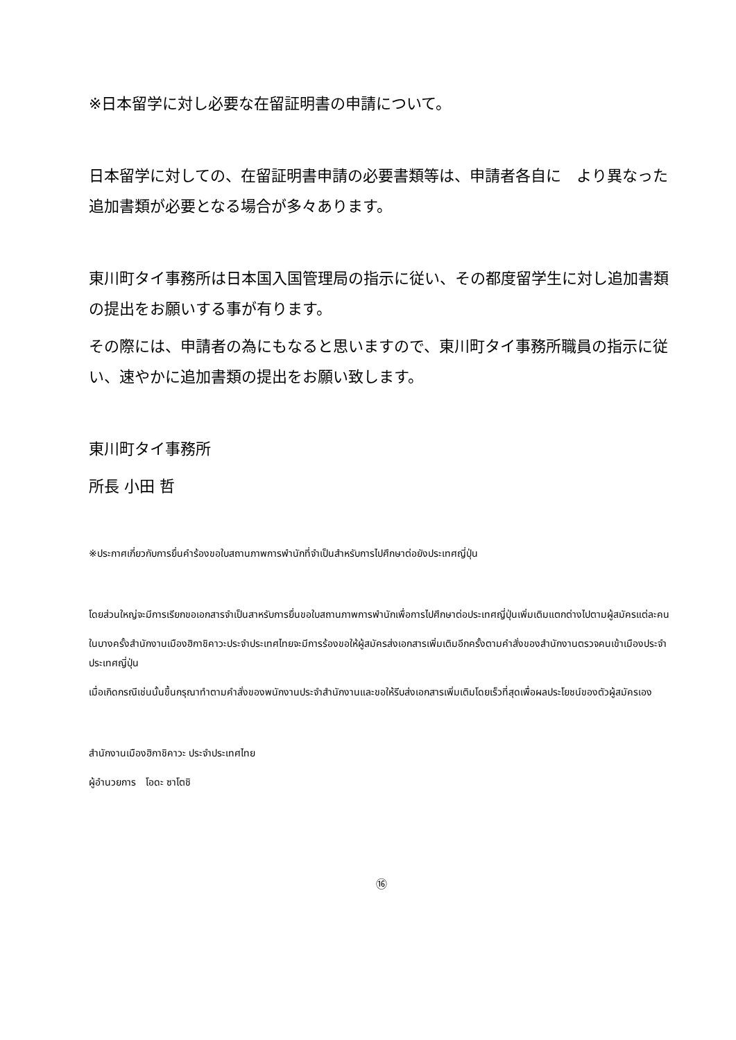※日本留学に対し必要な在留証明書の申請について。
日本留学に対しての、在留証明書申請の必要書類等は、申請者各自に　より異なった追加書類が必要となる場合が多々あります。
東川町タイ事務所は日本国入国管理局の指示に従い、その都度留学生に対し追加書類の提出をお願いする事が有ります。
その際には、申請者の為にもなると思いますので、東川町タイ事務所職員の指示に従い、速やかに追加書類の提出をお願い致します。
東川町タイ事務所
所長 小田 哲
※ประกาศเกี่ยวกับการยื่นคำร้องขอใบสถานภาพการพำนักที่จำเป็นสำหรับการไปศึกษาต่อยังประเทศญี่ปุ่น
โดยส่วนใหญ่จะมีการเรียกขอเอกสารจำเป็นสาหรับการยื่นขอใบสถานภาพการพำนักเพื่อการไปศึกษาต่อประเทศญี่ปุ่นเพิ่มเติมแตกต่างไปตามผู้สมัครแต่ละคน
ในบางครั้งสำนักงานเมืองฮิกาชิคาวะประจำประเทศไทยจะมีการร้องขอให้ผู้สมัครส่งเอกสารเพิ่มเติมอีกครั้งตามคำสั่งของสำนักงานตรวจคนเข้าเมืองประจำประเทศญี่ปุ่น
เมื่อเกิดกรณีเช่นนั้นขึ้นกรุณาทำตามคำสั่งของพนักงานประจำสำนักงานและขอให้รีบส่งเอกสารเพิ่มเติมโดยเร็วที่สุดเพื่อผลประโยชน์ของตัวผู้สมัครเอง
สำนักงานเมืองฮิกาชิคาวะ ประจำประเทศไทย
ผู้อำนวยการ　โอดะ ซาโตชิ
⑯